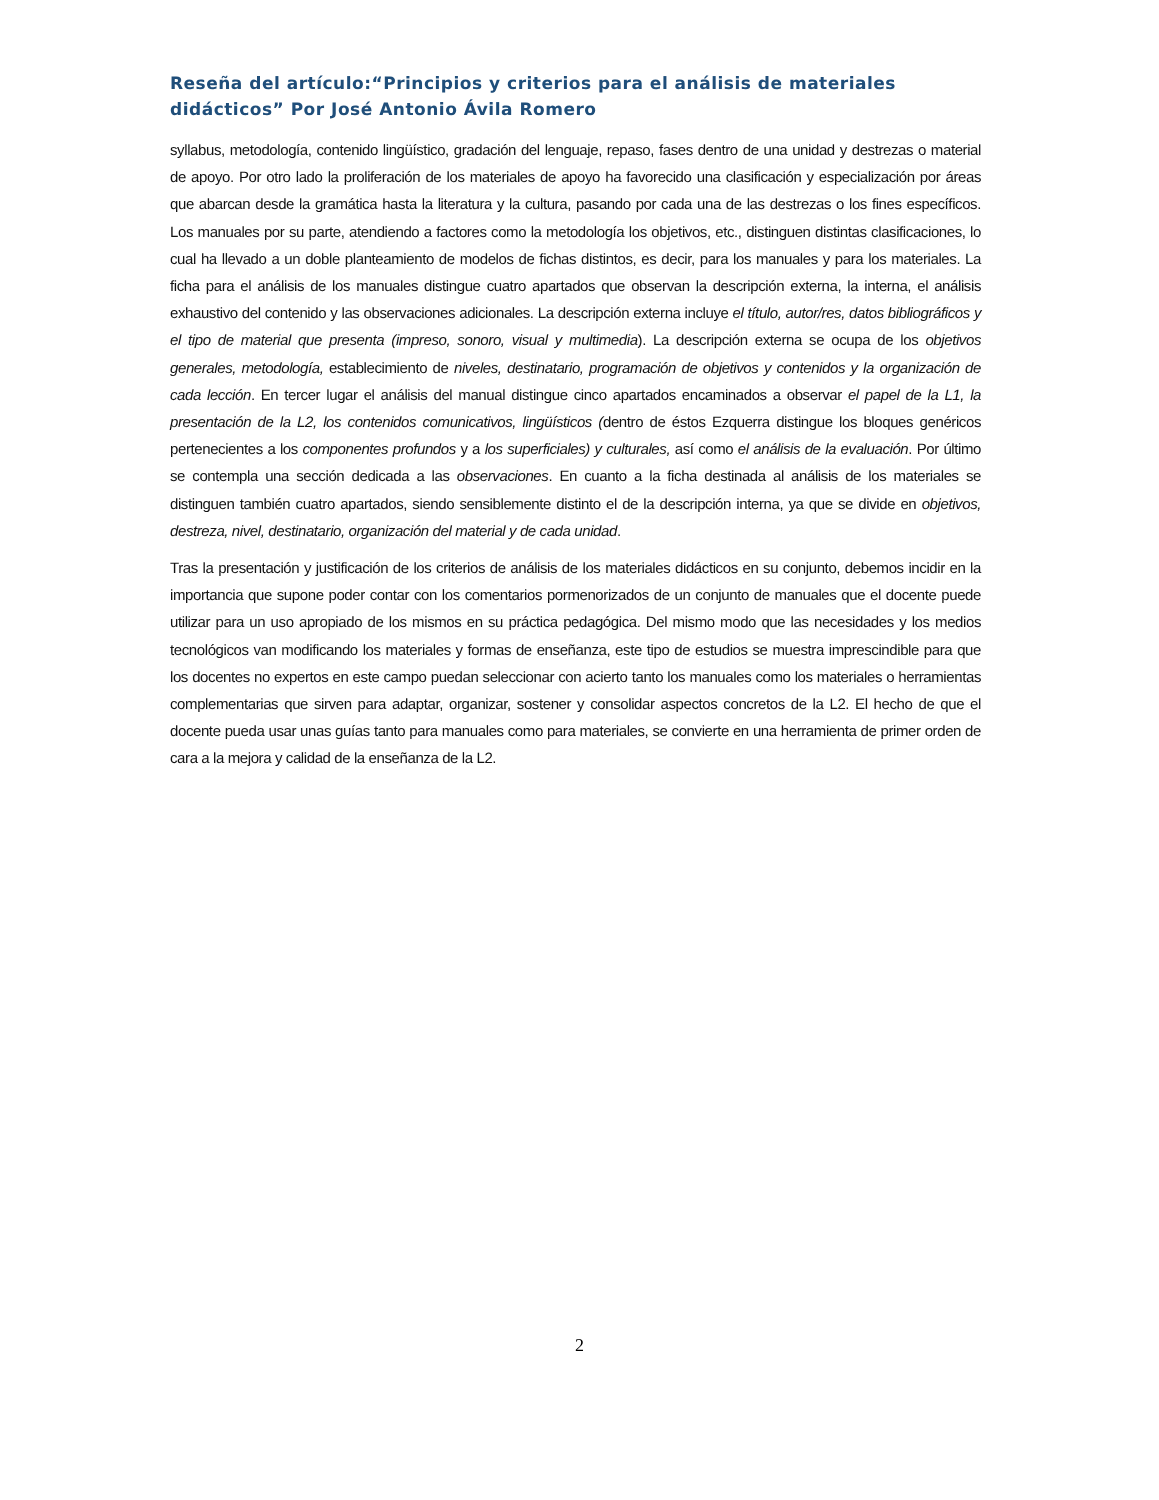Reseña del artículo:“Principios y criterios para el análisis de materiales didácticos” Por José Antonio Ávila Romero
syllabus, metodología, contenido lingüístico, gradación del lenguaje, repaso, fases dentro de una unidad y destrezas o material de apoyo. Por otro lado la proliferación de los materiales de apoyo ha favorecido una clasificación y especialización por áreas que abarcan desde la gramática hasta la literatura y la cultura, pasando por cada una de las destrezas o los fines específicos. Los manuales por su parte, atendiendo a factores como la metodología los objetivos, etc., distinguen distintas clasificaciones, lo cual ha llevado a un doble planteamiento de modelos de fichas distintos, es decir, para los manuales y para los materiales. La ficha para el análisis de los manuales distingue cuatro apartados que observan la descripción externa, la interna, el análisis exhaustivo del contenido y las observaciones adicionales. La descripción externa incluye el título, autor/res, datos bibliográficos y el tipo de material que presenta (impreso, sonoro, visual y multimedia). La descripción externa se ocupa de los objetivos generales, metodología, establecimiento de niveles, destinatario, programación de objetivos y contenidos y la organización de cada lección. En tercer lugar el análisis del manual distingue cinco apartados encaminados a observar el papel de la L1, la presentación de la L2, los contenidos comunicativos, lingüísticos (dentro de éstos Ezquerra distingue los bloques genéricos pertenecientes a los componentes profundos y a los superficiales) y culturales, así como el análisis de la evaluación. Por último se contempla una sección dedicada a las observaciones. En cuanto a la ficha destinada al análisis de los materiales se distinguen también cuatro apartados, siendo sensiblemente distinto el de la descripción interna, ya que se divide en objetivos, destreza, nivel, destinatario, organización del material y de cada unidad.
Tras la presentación y justificación de los criterios de análisis de los materiales didácticos en su conjunto, debemos incidir en la importancia que supone poder contar con los comentarios pormenorizados de un conjunto de manuales que el docente puede utilizar para un uso apropiado de los mismos en su práctica pedagógica. Del mismo modo que las necesidades y los medios tecnológicos van modificando los materiales y formas de enseñanza, este tipo de estudios se muestra imprescindible para que los docentes no expertos en este campo puedan seleccionar con acierto tanto los manuales como los materiales o herramientas complementarias que sirven para adaptar, organizar, sostener y consolidar aspectos concretos de la L2. El hecho de que el docente pueda usar unas guías tanto para manuales como para materiales, se convierte en una herramienta de primer orden de cara a la mejora y calidad de la enseñanza de la L2.
2